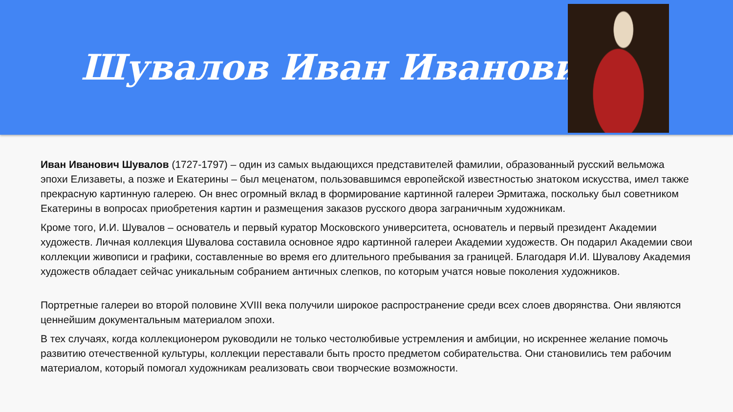Шувалов Иван Иванович
Иван Иванович Шувалов (1727-1797) – один из самых выдающихся представителей фамилии, образованный русский вельможа эпохи Елизаветы, а позже и Екатерины – был меценатом, пользовавшимся европейской известностью знатоком искусства, имел также прекрасную картинную галерею. Он внес огромный вклад в формирование картинной галереи Эрмитажа, поскольку был советником Екатерины в вопросах приобретения картин и размещения заказов русского двора заграничным художникам.
Кроме того, И.И. Шувалов – основатель и первый куратор Московского университета, основатель и первый президент Академии художеств. Личная коллекция Шувалова составила основное ядро картинной галереи Академии художеств. Он подарил Академии свои коллекции живописи и графики, составленные во время его длительного пребывания за границей. Благодаря И.И. Шувалову Академия художеств обладает сейчас уникальным собранием античных слепков, по которым учатся новые поколения художников.
Портретные галереи во второй половине XVIII века получили широкое распространение среди всех слоев дворянства. Они являются ценнейшим документальным материалом эпохи.
В тех случаях, когда коллекционером руководили не только честолюбивые устремления и амбиции, но искреннее желание помочь развитию отечественной культуры, коллекции переставали быть просто предметом собирательства. Они становились тем рабочим материалом, который помогал художникам реализовать свои творческие возможности.